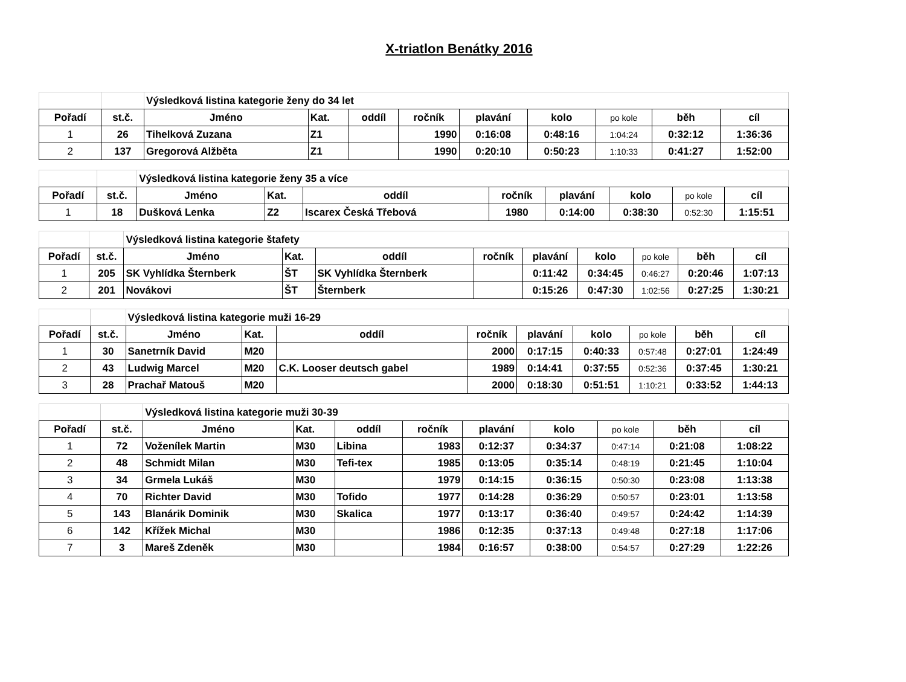X-triatlon Benátky 2016
| | | Výsledková listina kategorie ženy do 34 let | | | | | | | | |
| Pořadí | st.č. | Jméno | Kat. | oddíl | ročník | plavání | kolo | po kole | běh | cíl |
| 1 | 26 | Tihelková Zuzana | Z1 | | 1990 | 0:16:08 | 0:48:16 | 1:04:24 | 0:32:12 | 1:36:36 |
| 2 | 137 | Gregorová Alžběta | Z1 | | 1990 | 0:20:10 | 0:50:23 | 1:10:33 | 0:41:27 | 1:52:00 |
| | | Výsledková listina kategorie ženy 35 a více | | | | | | | |
| Pořadí | st.č. | Jméno | Kat. | oddíl | ročník | plavání | kolo | po kole | cíl |
| 1 | 18 | Dušková Lenka | Z2 | Iscarex Česká Třebová | 1980 | 0:14:00 | 0:38:30 | 0:52:30 | 1:15:51 |
| | | Výsledková listina kategorie štafety | | | | | | | | |
| Pořadí | st.č. | Jméno | Kat. | oddíl | ročník | plavání | kolo | po kole | běh | cíl |
| 1 | 205 | SK Vyhlídka Šternberk | ŠT | SK Vyhlídka Šternberk | | 0:11:42 | 0:34:45 | 0:46:27 | 0:20:46 | 1:07:13 |
| 2 | 201 | Novákovi | ŠT | Šternberk | | 0:15:26 | 0:47:30 | 1:02:56 | 0:27:25 | 1:30:21 |
| | | Výsledková listina kategorie muži 16-29 | | | | | | | | |
| Pořadí | st.č. | Jméno | Kat. | oddíl | ročník | plavání | kolo | po kole | běh | cíl |
| 1 | 30 | Sanetrník David | M20 | | 2000 | 0:17:15 | 0:40:33 | 0:57:48 | 0:27:01 | 1:24:49 |
| 2 | 43 | Ludwig Marcel | M20 | C.K. Looser deutsch gabel | 1989 | 0:14:41 | 0:37:55 | 0:52:36 | 0:37:45 | 1:30:21 |
| 3 | 28 | Prachař Matouš | M20 | | 2000 | 0:18:30 | 0:51:51 | 1:10:21 | 0:33:52 | 1:44:13 |
| | | Výsledková listina kategorie muži 30-39 | | | | | | | | |
| Pořadí | st.č. | Jméno | Kat. | oddíl | ročník | plavání | kolo | po kole | běh | cíl |
| 1 | 72 | Voženílek Martin | M30 | Libina | 1983 | 0:12:37 | 0:34:37 | 0:47:14 | 0:21:08 | 1:08:22 |
| 2 | 48 | Schmidt Milan | M30 | Tefi-tex | 1985 | 0:13:05 | 0:35:14 | 0:48:19 | 0:21:45 | 1:10:04 |
| 3 | 34 | Grmela Lukáš | M30 | | 1979 | 0:14:15 | 0:36:15 | 0:50:30 | 0:23:08 | 1:13:38 |
| 4 | 70 | Richter David | M30 | Tofido | 1977 | 0:14:28 | 0:36:29 | 0:50:57 | 0:23:01 | 1:13:58 |
| 5 | 143 | Blanárik Dominik | M30 | Skalica | 1977 | 0:13:17 | 0:36:40 | 0:49:57 | 0:24:42 | 1:14:39 |
| 6 | 142 | Křížek Michal | M30 | | 1986 | 0:12:35 | 0:37:13 | 0:49:48 | 0:27:18 | 1:17:06 |
| 7 | 3 | Mareš Zdeněk | M30 | | 1984 | 0:16:57 | 0:38:00 | 0:54:57 | 0:27:29 | 1:22:26 |